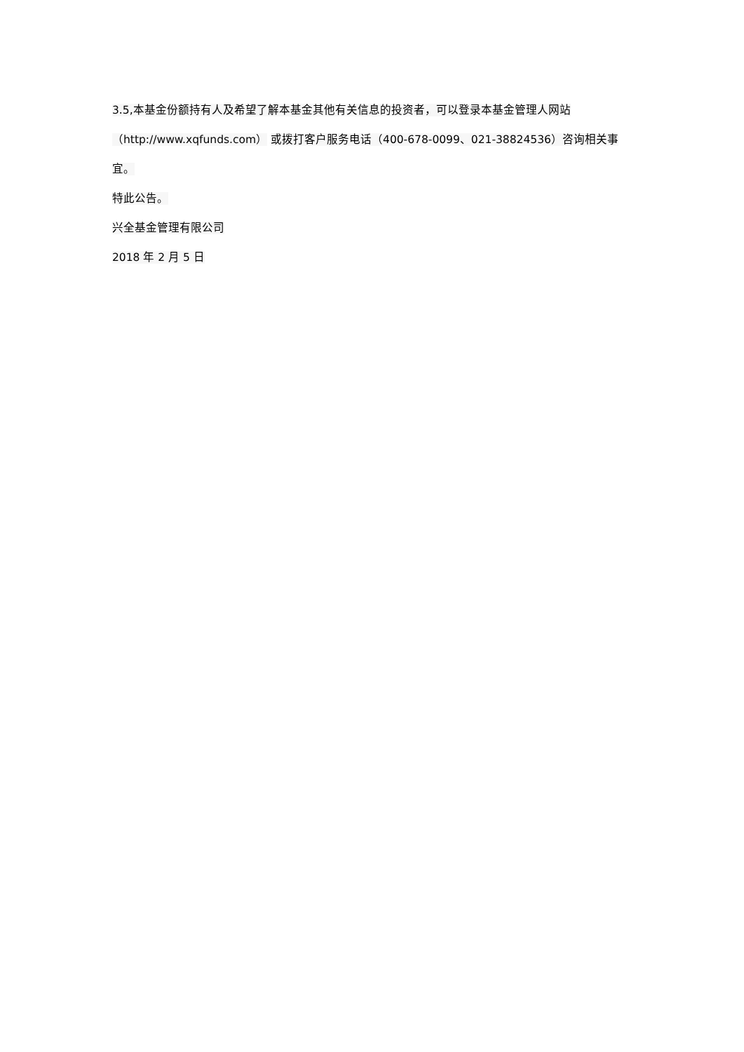3.5,本基金份额持有人及希望了解本基金其他有关信息的投资者，可以登录本基金管理人网站
（http://www.xqfunds.com） 或拨打客户服务电话（400-678-0099、021-38824536）咨询相关事
宜。
特此公告。
兴全基金管理有限公司
2018 年 2 月 5 日